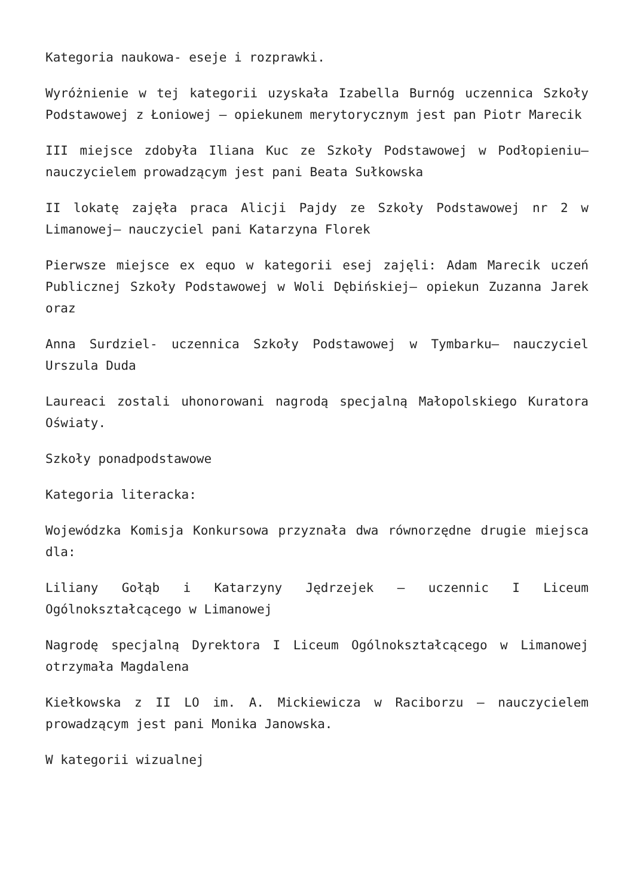Kategoria naukowa- eseje i rozprawki.
Wyróżnienie w tej kategorii uzyskała Izabella Burnóg uczennica Szkoły Podstawowej z Łoniowej – opiekunem merytorycznym jest pan Piotr Marecik
III miejsce zdobyła Iliana Kuc ze Szkoły Podstawowej w Podłopieniu– nauczycielem prowadzącym jest pani Beata Sułkowska
II lokatę zajęła praca Alicji Pajdy ze Szkoły Podstawowej nr 2 w Limanowej– nauczyciel pani Katarzyna Florek
Pierwsze miejsce ex equo w kategorii esej zajęli: Adam Marecik uczeń Publicznej Szkoły Podstawowej w Woli Dębińskiej– opiekun Zuzanna Jarek oraz
Anna Surdziel- uczennica Szkoły Podstawowej w Tymbarku– nauczyciel Urszula Duda
Laureaci zostali uhonorowani nagrodą specjalną Małopolskiego Kuratora Oświaty.
Szkoły ponadpodstawowe
Kategoria literacka:
Wojewódzka Komisja Konkursowa przyznała dwa równorzędne drugie miejsca dla:
Liliany Gołąb i Katarzyny Jędrzejek – uczennic I Liceum Ogólnokształcącego w Limanowej
Nagrodę specjalną Dyrektora I Liceum Ogólnokształcącego w Limanowej otrzymała Magdalena
Kiełkowska z II LO im. A. Mickiewicza w Raciborzu – nauczycielem prowadzącym jest pani Monika Janowska.
W kategorii wizualnej